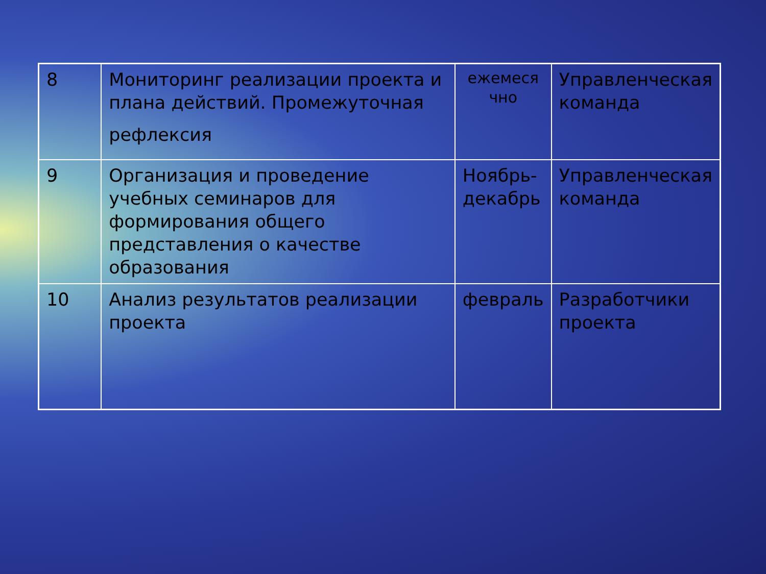| 8 | Мониторинг реализации проекта и плана действий. Промежуточная рефлексия | ежемеся чно | Управленческая команда |
| 9 | Организация и проведение учебных семинаров для формирования общего представления о качестве образования | Ноябрь-декабрь | Управленческая команда |
| 10 | Анализ результатов реализации проекта | февраль | Разработчики проекта |